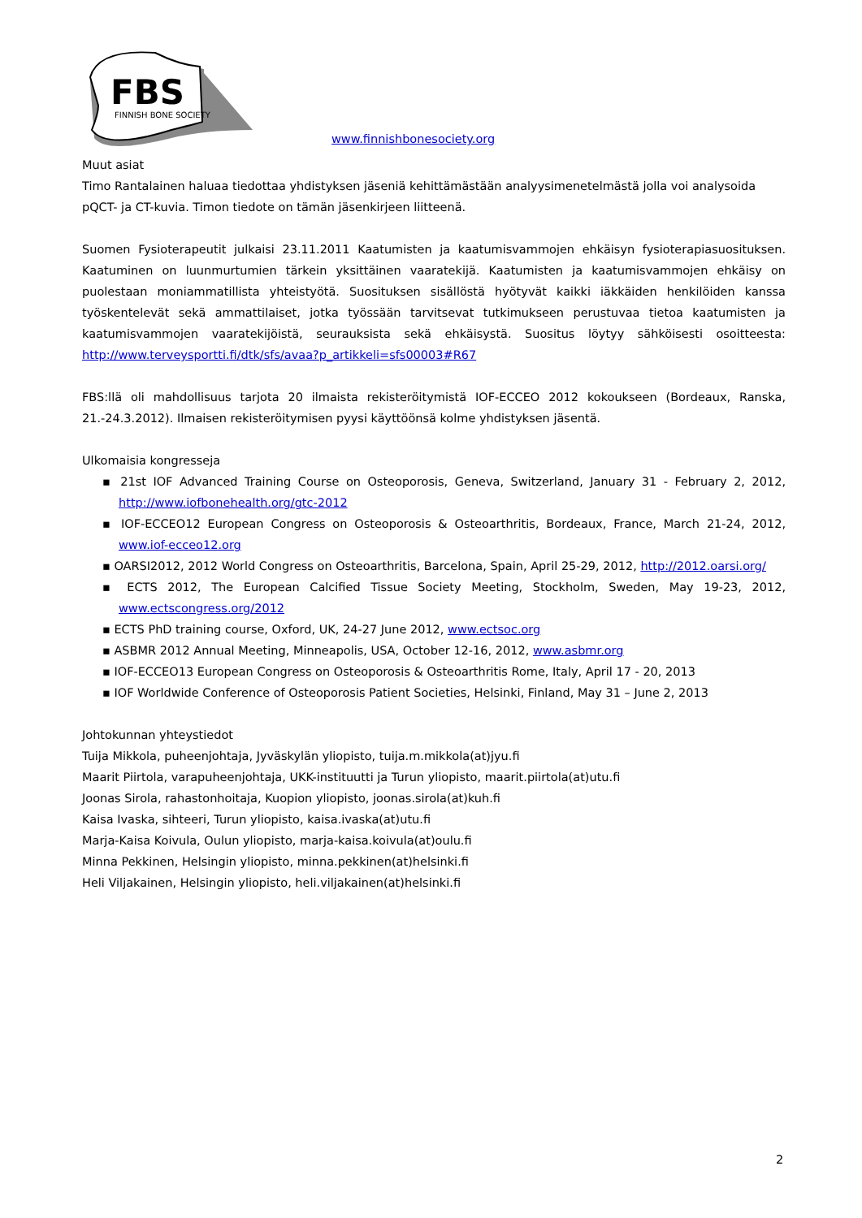FBS
FINNISH BONE SOCIETY
www.finnishbonesociety.org
Muut asiat
Timo Rantalainen haluaa tiedottaa yhdistyksen jäseniä kehittämästään analyysimenetelmästä jolla voi analysoida pQCT- ja CT-kuvia. Timon tiedote on tämän jäsenkirjeen liitteenä.
Suomen Fysioterapeutit julkaisi 23.11.2011 Kaatumisten ja kaatumisvammojen ehkäisyn fysioterapiasuosituksen. Kaatuminen on luunmurtumien tärkein yksittäinen vaaratekijä. Kaatumisten ja kaatumisvammojen ehkäisy on puolestaan moniammatillista yhteistyötä. Suosituksen sisällöstä hyötyvät kaikki iäkkäiden henkilöiden kanssa työskentelevät sekä ammattilaiset, jotka työssään tarvitsevat tutkimukseen perustuvaa tietoa kaatumisten ja kaatumisvammojen vaaratekijöistä, seurauksista sekä ehkäisystä. Suositus löytyy sähköisesti osoitteesta: http://www.terveysportti.fi/dtk/sfs/avaa?p_artikkeli=sfs00003#R67
FBS:llä oli mahdollisuus tarjota 20 ilmaista rekisteröitymistä IOF-ECCEO 2012 kokoukseen (Bordeaux, Ranska, 21.-24.3.2012). Ilmaisen rekisteröitymisen pyysi käyttöönsä kolme yhdistyksen jäsentä.
Ulkomaisia kongresseja
▪ 21st IOF Advanced Training Course on Osteoporosis, Geneva, Switzerland, January 31 - February 2, 2012, http://www.iofbonehealth.org/gtc-2012
▪ IOF-ECCEO12 European Congress on Osteoporosis & Osteoarthritis, Bordeaux, France, March 21-24, 2012, www.iof-ecceo12.org
▪ OARSI2012, 2012 World Congress on Osteoarthritis, Barcelona, Spain, April 25-29, 2012, http://2012.oarsi.org/
▪ ECTS 2012, The European Calcified Tissue Society Meeting, Stockholm, Sweden, May 19-23, 2012, www.ectscongress.org/2012
▪ ECTS PhD training course, Oxford, UK, 24-27 June 2012, www.ectsoc.org
▪ ASBMR 2012 Annual Meeting, Minneapolis, USA, October 12-16, 2012, www.asbmr.org
▪ IOF-ECCEO13 European Congress on Osteoporosis & Osteoarthritis Rome, Italy, April 17 - 20, 2013
▪ IOF Worldwide Conference of Osteoporosis Patient Societies, Helsinki, Finland, May 31 – June 2, 2013
Johtokunnan yhteystiedot
Tuija Mikkola, puheenjohtaja, Jyväskylän yliopisto, tuija.m.mikkola(at)jyu.fi
Maarit Piirtola, varapuheenjohtaja, UKK-instituutti ja Turun yliopisto, maarit.piirtola(at)utu.fi
Joonas Sirola, rahastonhoitaja, Kuopion yliopisto, joonas.sirola(at)kuh.fi
Kaisa Ivaska, sihteeri, Turun yliopisto, kaisa.ivaska(at)utu.fi
Marja-Kaisa Koivula, Oulun yliopisto, marja-kaisa.koivula(at)oulu.fi
Minna Pekkinen, Helsingin yliopisto, minna.pekkinen(at)helsinki.fi
Heli Viljakainen, Helsingin yliopisto, heli.viljakainen(at)helsinki.fi
2